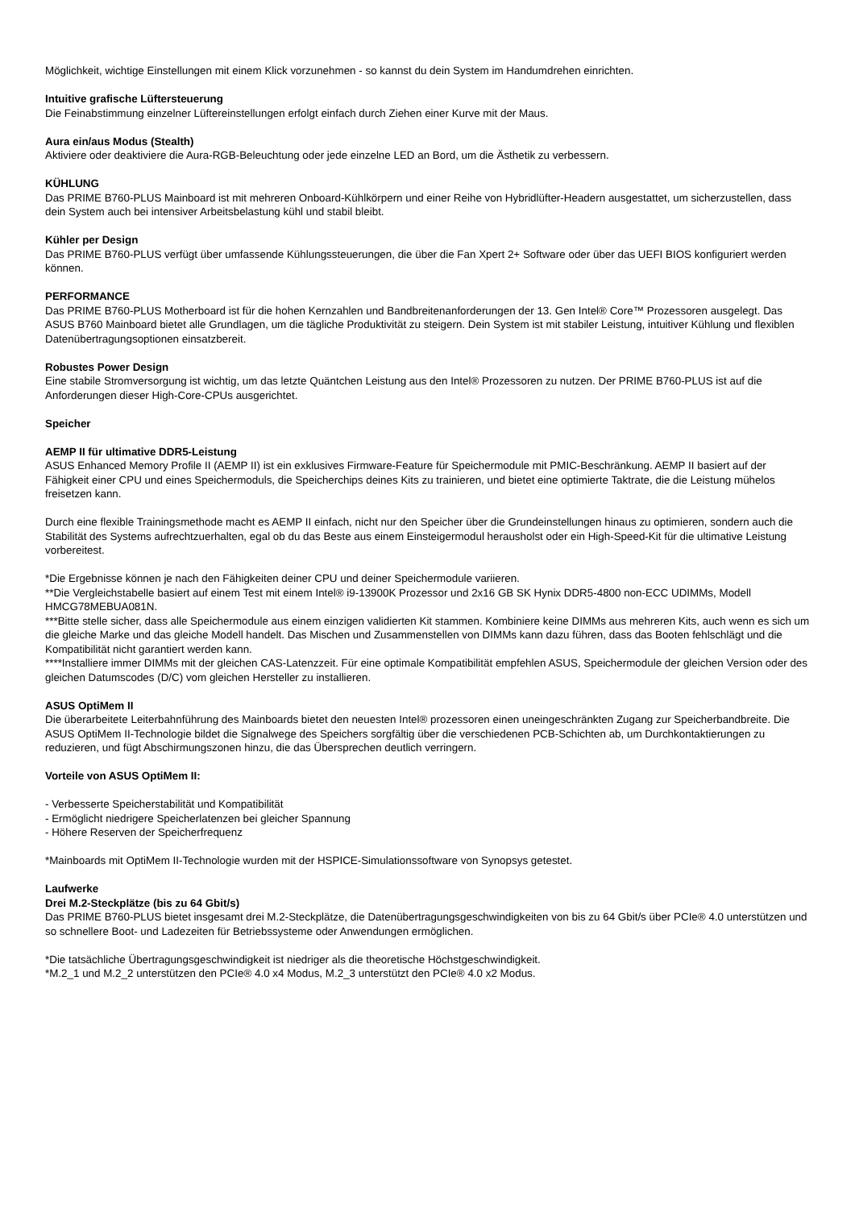Möglichkeit, wichtige Einstellungen mit einem Klick vorzunehmen - so kannst du dein System im Handumdrehen einrichten.
Intuitive grafische Lüftersteuerung
Die Feinabstimmung einzelner Lüftereinstellungen erfolgt einfach durch Ziehen einer Kurve mit der Maus.
Aura ein/aus Modus (Stealth)
Aktiviere oder deaktiviere die Aura-RGB-Beleuchtung oder jede einzelne LED an Bord, um die Ästhetik zu verbessern.
KÜHLUNG
Das PRIME B760-PLUS Mainboard ist mit mehreren Onboard-Kühlkörpern und einer Reihe von Hybridlüfter-Headern ausgestattet, um sicherzustellen, dass dein System auch bei intensiver Arbeitsbelastung kühl und stabil bleibt.
Kühler per Design
Das PRIME B760-PLUS verfügt über umfassende Kühlungssteuerungen, die über die Fan Xpert 2+ Software oder über das UEFI BIOS konfiguriert werden können.
PERFORMANCE
Das PRIME B760-PLUS Motherboard ist für die hohen Kernzahlen und Bandbreitenanforderungen der 13. Gen Intel® Core™ Prozessoren ausgelegt. Das ASUS B760 Mainboard bietet alle Grundlagen, um die tägliche Produktivität zu steigern. Dein System ist mit stabiler Leistung, intuitiver Kühlung und flexiblen Datenübertragungsoptionen einsatzbereit.
Robustes Power Design
Eine stabile Stromversorgung ist wichtig, um das letzte Quäntchen Leistung aus den Intel® Prozessoren zu nutzen. Der PRIME B760-PLUS ist auf die Anforderungen dieser High-Core-CPUs ausgerichtet.
Speicher
AEMP II für ultimative DDR5-Leistung
ASUS Enhanced Memory Profile II (AEMP II) ist ein exklusives Firmware-Feature für Speichermodule mit PMIC-Beschränkung. AEMP II basiert auf der Fähigkeit einer CPU und eines Speichermoduls, die Speicherchips deines Kits zu trainieren, und bietet eine optimierte Taktrate, die die Leistung mühelos freisetzen kann.
Durch eine flexible Trainingsmethode macht es AEMP II einfach, nicht nur den Speicher über die Grundeinstellungen hinaus zu optimieren, sondern auch die Stabilität des Systems aufrechtzuerhalten, egal ob du das Beste aus einem Einsteigermodul herausholst oder ein High-Speed-Kit für die ultimative Leistung vorbereitest.
*Die Ergebnisse können je nach den Fähigkeiten deiner CPU und deiner Speichermodule variieren.
**Die Vergleichstabelle basiert auf einem Test mit einem Intel® i9-13900K Prozessor und 2x16 GB SK Hynix DDR5-4800 non-ECC UDIMMs, Modell HMCG78MEBUA081N.
***Bitte stelle sicher, dass alle Speichermodule aus einem einzigen validierten Kit stammen. Kombiniere keine DIMMs aus mehreren Kits, auch wenn es sich um die gleiche Marke und das gleiche Modell handelt. Das Mischen und Zusammenstellen von DIMMs kann dazu führen, dass das Booten fehlschlägt und die Kompatibilität nicht garantiert werden kann.
****Installiere immer DIMMs mit der gleichen CAS-Latenzzeit. Für eine optimale Kompatibilität empfehlen ASUS, Speichermodule der gleichen Version oder des gleichen Datumscodes (D/C) vom gleichen Hersteller zu installieren.
ASUS OptiMem II
Die überarbeitete Leiterbahnführung des Mainboards bietet den neuesten Intel® prozessoren einen uneingeschränkten Zugang zur Speicherbandbreite. Die ASUS OptiMem II-Technologie bildet die Signalwege des Speichers sorgfältig über die verschiedenen PCB-Schichten ab, um Durchkontaktierungen zu reduzieren, und fügt Abschirmungszonen hinzu, die das Übersprechen deutlich verringern.
Vorteile von ASUS OptiMem II:
- Verbesserte Speicherstabilität und Kompatibilität
- Ermöglicht niedrigere Speicherlatenzen bei gleicher Spannung
- Höhere Reserven der Speicherfrequenz
*Mainboards mit OptiMem II-Technologie wurden mit der HSPICE-Simulationssoftware von Synopsys getestet.
Laufwerke
Drei M.2-Steckplätze (bis zu 64 Gbit/s)
Das PRIME B760-PLUS bietet insgesamt drei M.2-Steckplätze, die Datenübertragungsgeschwindigkeiten von bis zu 64 Gbit/s über PCIe® 4.0 unterstützen und so schnellere Boot- und Ladezeiten für Betriebssysteme oder Anwendungen ermöglichen.
*Die tatsächliche Übertragungsgeschwindigkeit ist niedriger als die theoretische Höchstgeschwindigkeit.
*M.2_1 und M.2_2 unterstützen den PCIe® 4.0 x4 Modus, M.2_3 unterstützt den PCIe® 4.0 x2 Modus.